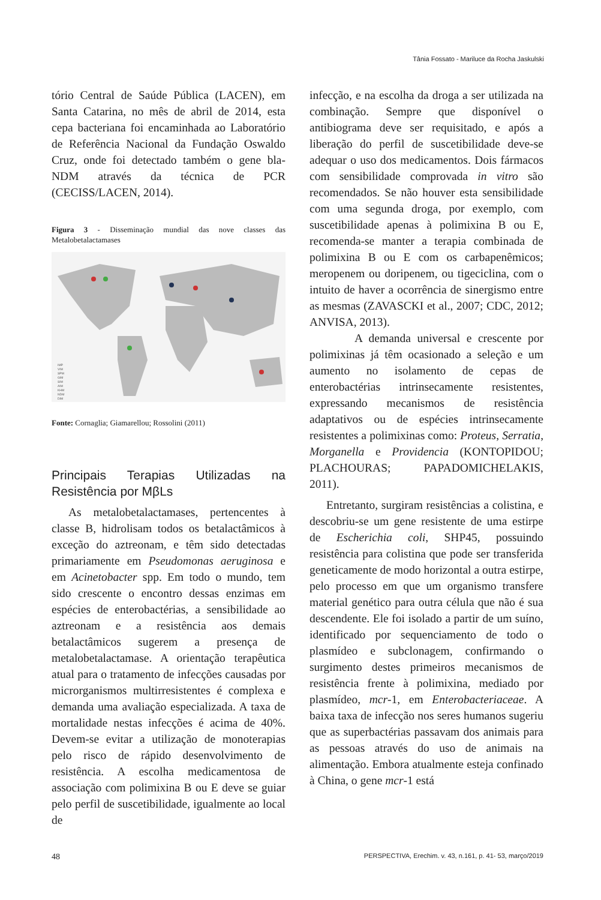Tânia Fossato - Mariluce da Rocha Jaskulski
tório Central de Saúde Pública (LACEN), em Santa Catarina, no mês de abril de 2014, esta cepa bacteriana foi encaminhada ao Laboratório de Referência Nacional da Fundação Oswaldo Cruz, onde foi detectado também o gene bla-NDM através da técnica de PCR (CECISS/LACEN, 2014).
Figura 3 - Disseminação mundial das nove classes das Metalobetalactamases
IMP
VIM
SPM
GIM
SIM
AIM
KHM
NDM
DIM
Fonte: Cornaglia; Giamarellou; Rossolini (2011)
Principais Terapias Utilizadas na Resistência por MβLs
As metalobetalactamases, pertencentes à classe B, hidrolisam todos os betalactâmicos à exceção do aztreonam, e têm sido detectadas primariamente em Pseudomonas aeruginosa e em Acinetobacter spp. Em todo o mundo, tem sido crescente o encontro dessas enzimas em espécies de enterobactérias, a sensibilidade ao aztreonam e a resistência aos demais betalactâmicos sugerem a presença de metalobetalactamase. A orientação terapêutica atual para o tratamento de infecções causadas por microrganismos multirresistentes é complexa e demanda uma avaliação especializada. A taxa de mortalidade nestas infecções é acima de 40%. Devem-se evitar a utilização de monoterapias pelo risco de rápido desenvolvimento de resistência. A escolha medicamentosa de associação com polimixina B ou E deve se guiar pelo perfil de suscetibilidade, igualmente ao local de
infecção, e na escolha da droga a ser utilizada na combinação. Sempre que disponível o antibiograma deve ser requisitado, e após a liberação do perfil de suscetibilidade deve-se adequar o uso dos medicamentos. Dois fármacos com sensibilidade comprovada in vitro são recomendados. Se não houver esta sensibilidade com uma segunda droga, por exemplo, com suscetibilidade apenas à polimixina B ou E, recomenda-se manter a terapia combinada de polimixina B ou E com os carbapenêmicos; meropenem ou doripenem, ou tigeciclina, com o intuito de haver a ocorrência de sinergismo entre as mesmas (ZAVASCKI et al., 2007; CDC, 2012; ANVISA, 2013).
A demanda universal e crescente por polimixinas já têm ocasionado a seleção e um aumento no isolamento de cepas de enterobactérias intrinsecamente resistentes, expressando mecanismos de resistência adaptativos ou de espécies intrinsecamente resistentes a polimixinas como: Proteus, Serratia, Morganella e Providencia (KONTOPIDOU; PLACHOURAS; PAPADOMICHELAKIS, 2011).
Entretanto, surgiram resistências a colistina, e descobriu-se um gene resistente de uma estirpe de Escherichia coli, SHP45, possuindo resistência para colistina que pode ser transferida geneticamente de modo horizontal a outra estirpe, pelo processo em que um organismo transfere material genético para outra célula que não é sua descendente. Ele foi isolado a partir de um suíno, identificado por sequenciamento de todo o plasmídeo e subclonagem, confirmando o surgimento destes primeiros mecanismos de resistência frente à polimixina, mediado por plasmídeo, mcr-1, em Enterobacteriaceae. A baixa taxa de infecção nos seres humanos sugeriu que as superbactérias passavam dos animais para as pessoas através do uso de animais na alimentação. Embora atualmente esteja confinado à China, o gene mcr-1 está
48 PERSPECTIVA, Erechim. v. 43, n.161, p. 41- 53, março/2019